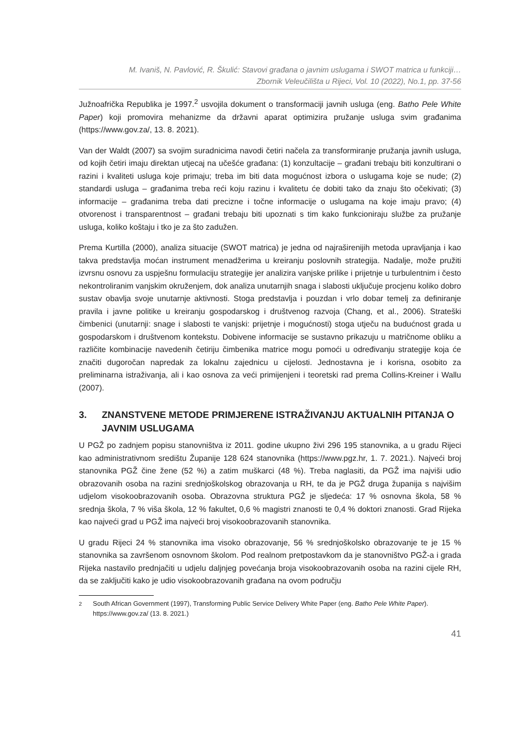M. Ivaniš, N. Pavlović, R. Škulić: Stavovi građana o javnim uslugama i SWOT matrica u funkciji…
Zbornik Veleučilišta u Rijeci, Vol. 10 (2022), No.1, pp. 37-56
Južnoafrička Republika je 1997.<sup>2</sup> usvojila dokument o transformaciji javnih usluga (eng. Batho Pele White Paper) koji promovira mehanizme da državni aparat optimizira pružanje usluga svim građanima (https://www.gov.za/, 13. 8. 2021).
Van der Waldt (2007) sa svojim suradnicima navodi četiri načela za transformiranje pružanja javnih usluga, od kojih četiri imaju direktan utjecaj na učešće građana: (1) konzultacije – građani trebaju biti konzultirani o razini i kvaliteti usluga koje primaju; treba im biti data mogućnost izbora o uslugama koje se nude; (2) standardi usluga – građanima treba reći koju razinu i kvalitetu će dobiti tako da znaju što očekivati; (3) informacije – građanima treba dati precizne i točne informacije o uslugama na koje imaju pravo; (4) otvorenost i transparentnost – građani trebaju biti upoznati s tim kako funkcioniraju službe za pružanje usluga, koliko koštaju i tko je za što zadužen.
Prema Kurtilla (2000), analiza situacije (SWOT matrica) je jedna od najraširenijih metoda upravljanja i kao takva predstavlja moćan instrument menadžerima u kreiranju poslovnih strategija. Nadalje, može pružiti izvrsnu osnovu za uspješnu formulaciju strategije jer analizira vanjske prilike i prijetnje u turbulentnim i često nekontroliranim vanjskim okruženjem, dok analiza unutarnjih snaga i slabosti uključuje procjenu koliko dobro sustav obavlja svoje unutarnje aktivnosti. Stoga predstavlja i pouzdan i vrlo dobar temelj za definiranje pravila i javne politike u kreiranju gospodarskog i društvenog razvoja (Chang, et al., 2006). Strateški čimbenici (unutarnji: snage i slabosti te vanjski: prijetnje i mogućnosti) stoga utječu na budućnost grada u gospodarskom i društvenom kontekstu. Dobivene informacije se sustavno prikazuju u matričnome obliku a različite kombinacije navedenih četiriju čimbenika matrice mogu pomoći u određivanju strategije koja će značiti dugoročan napredak za lokalnu zajednicu u cijelosti. Jednostavna je i korisna, osobito za preliminarna istraživanja, ali i kao osnova za veći primijenjeni i teoretski rad prema Collins-Kreiner i Wallu (2007).
3. ZNANSTVENE METODE PRIMJERENE ISTRAŽIVANJU AKTUALNIH PITANJA O JAVNIM USLUGAMA
U PGŽ po zadnjem popisu stanovništva iz 2011. godine ukupno živi 296 195 stanovnika, a u gradu Rijeci kao administrativnom središtu Županije 128 624 stanovnika (https://www.pgz.hr, 1. 7. 2021.). Najveći broj stanovnika PGŽ čine žene (52 %) a zatim muškarci (48 %). Treba naglasiti, da PGŽ ima najviši udio obrazovanih osoba na razini srednjoškolskog obrazovanja u RH, te da je PGŽ druga županija s najvišim udjelom visokoobrazovanih osoba. Obrazovna struktura PGŽ je sljedeća: 17 % osnovna škola, 58 % srednja škola, 7 % viša škola, 12 % fakultet, 0,6 % magistri znanosti te 0,4 % doktori znanosti. Grad Rijeka kao najveći grad u PGŽ ima najveći broj visokoobrazovanih stanovnika.
U gradu Rijeci 24 % stanovnika ima visoko obrazovanje, 56 % srednjoškolsko obrazovanje te je 15 % stanovnika sa završenom osnovnom školom. Pod realnom pretpostavkom da je stanovništvo PGŽ-a i grada Rijeka nastavilo prednjačiti u udjelu daljnjeg povećanja broja visokoobrazovanih osoba na razini cijele RH, da se zaključiti kako je udio visokoobrazovanih građana na ovom području
<sup>2</sup> South African Government (1997), Transforming Public Service Delivery White Paper (eng. Batho Pele White Paper). https://www.gov.za/ (13. 8. 2021.)
41